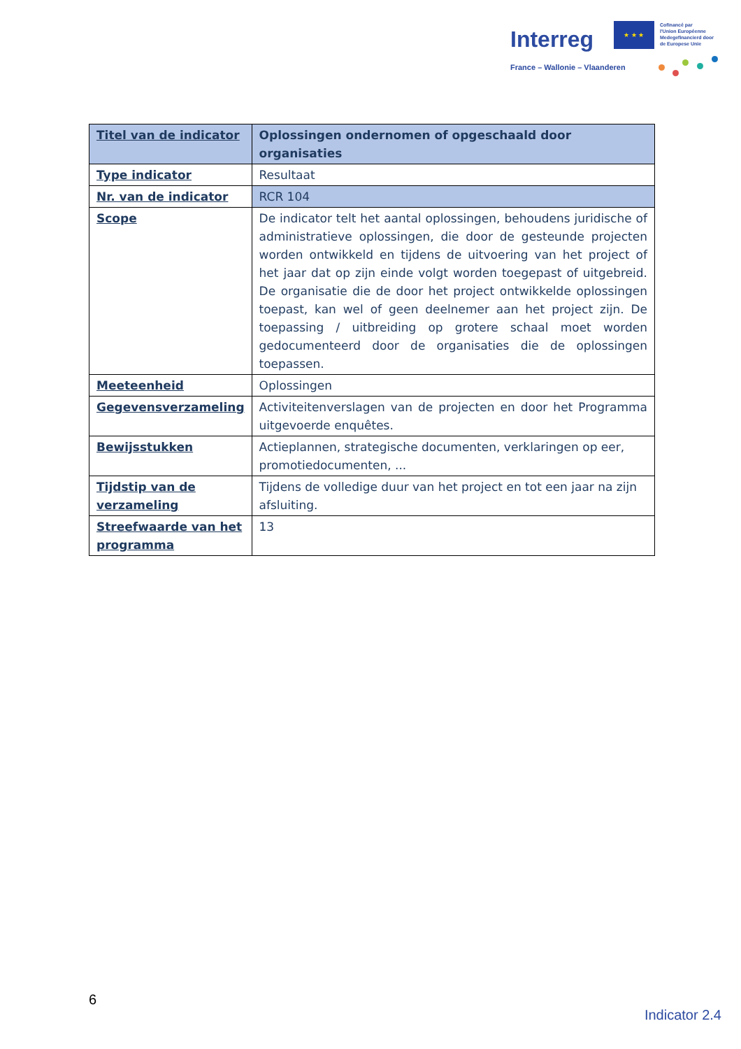Interreg
★ ★ ★
Cofinancé par
l'Union Européenne
Medegefinancierd door
de Europese Unie
France – Wallonie – Vlaanderen
| Titel van de indicator | Oplossingen ondernomen of opgeschaald door organisaties |
| Type indicator | Resultaat |
| Nr. van de indicator | RCR 104 |
| Scope | De indicator telt het aantal oplossingen, behoudens juridische of administratieve oplossingen, die door de gesteunde projecten worden ontwikkeld en tijdens de uitvoering van het project of het jaar dat op zijn einde volgt worden toegepast of uitgebreid. De organisatie die de door het project ontwikkelde oplossingen toepast, kan wel of geen deelnemer aan het project zijn. De toepassing / uitbreiding op grotere schaal moet worden gedocumenteerd door de organisaties die de oplossingen toepassen. |
| Meeteenheid | Oplossingen |
| Gegevensverzameling | Activiteitenverslagen van de projecten en door het Programma uitgevoerde enquêtes. |
| Bewijsstukken | Actieplannen, strategische documenten, verklaringen op eer, promotiedocumenten, ... |
| Tijdstip van de verzameling | Tijdens de volledige duur van het project en tot een jaar na zijn afsluiting. |
| Streefwaarde van het programma | 13 |
6
Indicator 2.4